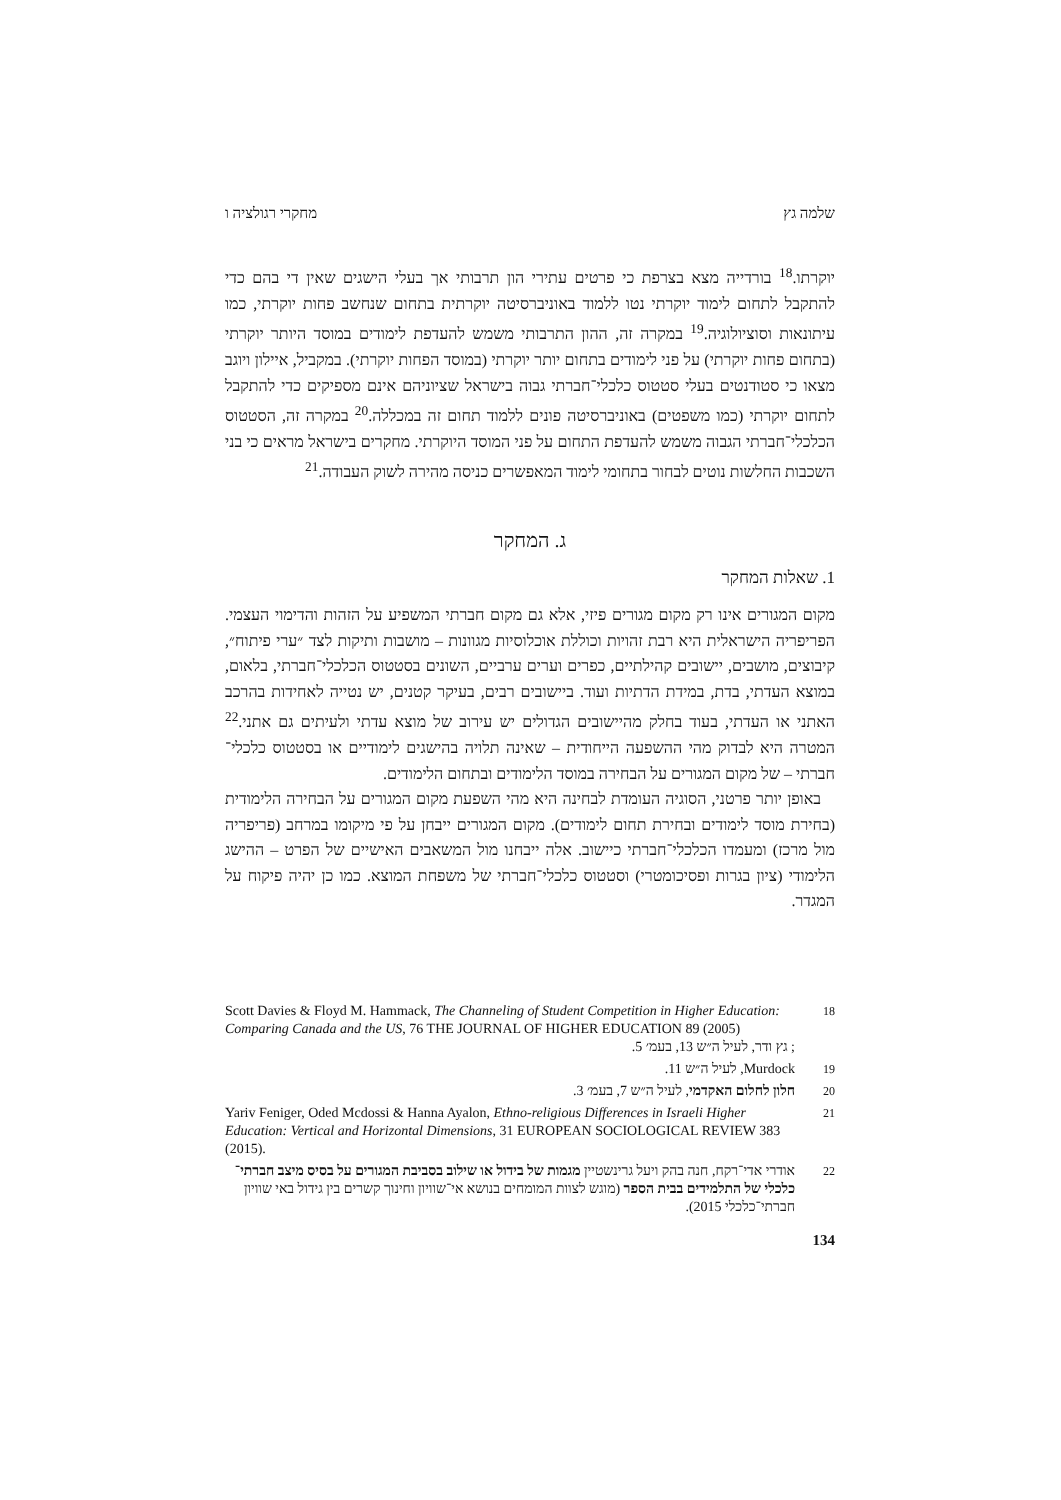שלמה גץ מחקרי רגולציה ו
יוקרתו.<sup>18</sup> בורדייה מצא בצרפת כי פרטים עתירי הון תרבותי אך בעלי הישגים שאין די בהם כדי להתקבל לתחום לימוד יוקרתי נטו ללמוד באוניברסיטה יוקרתית בתחום שנחשב פחות יוקרתי, כמו עיתונאות וסוציולוגיה.<sup>19</sup> במקרה זה, ההון התרבותי משמש להעדפת לימודים במוסד היותר יוקרתי (בתחום פחות יוקרתי) על פני לימודים בתחום יותר יוקרתי (במוסד הפחות יוקרתי). במקביל, איילון ויוגב מצאו כי סטודנטים בעלי סטטוס כלכלי־חברתי גבוה בישראל שציוניהם אינם מספיקים כדי להתקבל לתחום יוקרתי (כמו משפטים) באוניברסיטה פונים ללמוד תחום זה במכללה.<sup>20</sup> במקרה זה, הסטטוס הכלכלי־חברתי הגבוה משמש להעדפת התחום על פני המוסד היוקרתי. מחקרים בישראל מראים כי בני השכבות החלשות נוטים לבחור בתחומי לימוד המאפשרים כניסה מהירה לשוק העבודה.<sup>21</sup>
ג. המחקר
1. שאלות המחקר
מקום המגורים אינו רק מקום מגורים פיזי, אלא גם מקום חברתי המשפיע על הזהות והדימוי העצמי. הפריפריה הישראלית היא רבת זהויות וכוללת אוכלוסיות מגוונות – מושבות ותיקות לצד ״ערי פיתוח״, קיבוצים, מושבים, יישובים קהילתיים, כפרים וערים ערביים, השונים בסטטוס הכלכלי־חברתי, בלאום, במוצא העדתי, בדת, במידת הדתיות ועוד. ביישובים רבים, בעיקר קטנים, יש נטייה לאחידות בהרכב האתני או העדתי, בעוד בחלק מהיישובים הגדולים יש עירוב של מוצא עדתי ולעיתים גם אתני.<sup>22</sup> המטרה היא לבדוק מהי ההשפעה הייחודית – שאינה תלויה בהישגים לימודיים או בסטטוס כלכלי־חברתי – של מקום המגורים על הבחירה במוסד הלימודים ובתחום הלימודים.
באופן יותר פרטני, הסוגיה העומדת לבחינה היא מהי השפעת מקום המגורים על הבחירה הלימודית (בחירת מוסד לימודים ובחירת תחום לימודים). מקום המגורים ייבחן על פי מיקומו במרחב (פריפריה מול מרכז) ומעמדו הכלכלי־חברתי כיישוב. אלה ייבחנו מול המשאבים האישיים של הפרט – ההישג הלימודי (ציון בגרות ופסיכומטרי) וסטטוס כלכלי־חברתי של משפחת המוצא. כמו כן יהיה פיקוח על המגדר.
18 Scott Davies & Floyd M. Hammack, The Channeling of Student Competition in Higher Education: Comparing Canada and the US, 76 THE JOURNAL OF HIGHER EDUCATION 89 (2005); גץ ודר, לעיל ה״ש 13, בעמ׳ 5.
19 Murdock, לעיל ה״ש 11.
20 חלון לחלום האקדמי, לעיל ה״ש 7, בעמ׳ 3.
21 Yariv Feniger, Oded Mcdossi & Hanna Ayalon, Ethno-religious Differences in Israeli Higher Education: Vertical and Horizontal Dimensions, 31 EUROPEAN SOCIOLOGICAL REVIEW 383 (2015).
22 אודרי אדי־רקח, חנה בהק ויעל גרינשטיין מגמות של בידול או שילוב בסביבת המגורים על בסיס מיצב חברתי־כלכלי של התלמידים בבית הספר (מוגש לצוות המומחים בנושא אי־שוויון וחינוך קשרים בין גידול באי שוויון חברתי־כלכלי 2015).
134